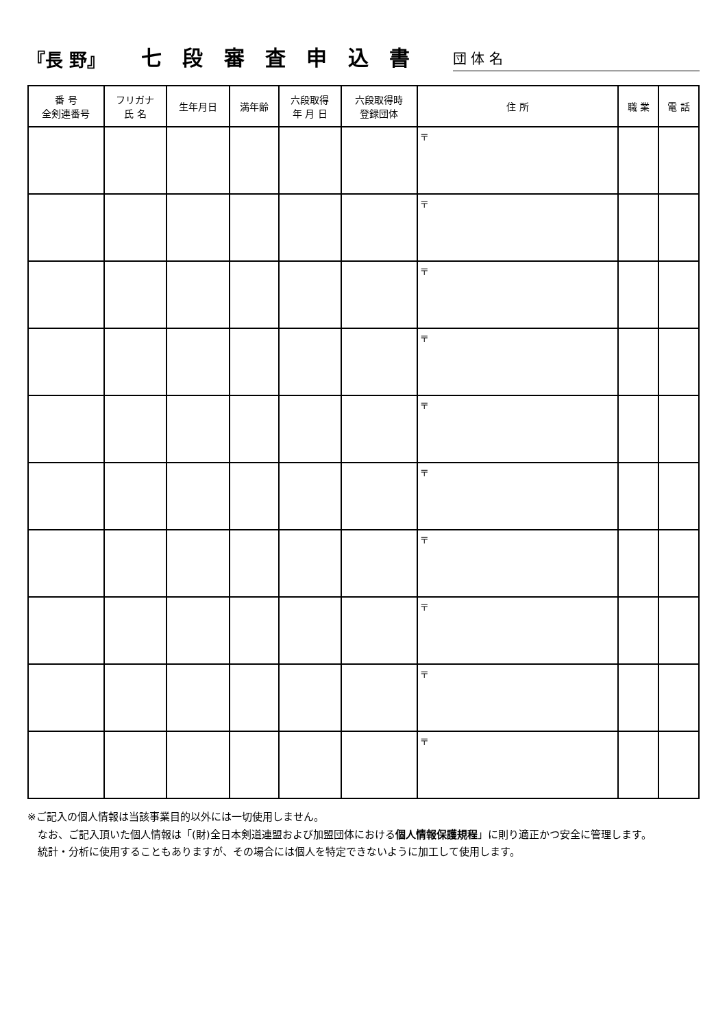『長 野』
七 段 審 査 申 込 書
団 体 名
| 番 号 全剣連番号 | フリガナ 氏 名 | 生年月日 | 満年齢 | 六段取得 年 月 日 | 六段取得時 登録団体 | 住 所 | 職 業 | 電 話 |
| --- | --- | --- | --- | --- | --- | --- | --- | --- |
| | | | | | | 〒 | | |
| | | | | | | 〒 | | |
| | | | | | | 〒 | | |
| | | | | | | 〒 | | |
| | | | | | | 〒 | | |
| | | | | | | 〒 | | |
| | | | | | | 〒 | | |
| | | | | | | 〒 | | |
| | | | | | | 〒 | | |
| | | | | | | 〒 | | |
※ご記入の個人情報は当該事業目的以外には一切使用しません。
　なお、ご記入頂いた個人情報は「(財)全日本剣道連盟および加盟団体における個人情報保護規程」に則り適正かつ安全に管理します。
　統計・分析に使用することもありますが、その場合には個人を特定できないように加工して使用します。